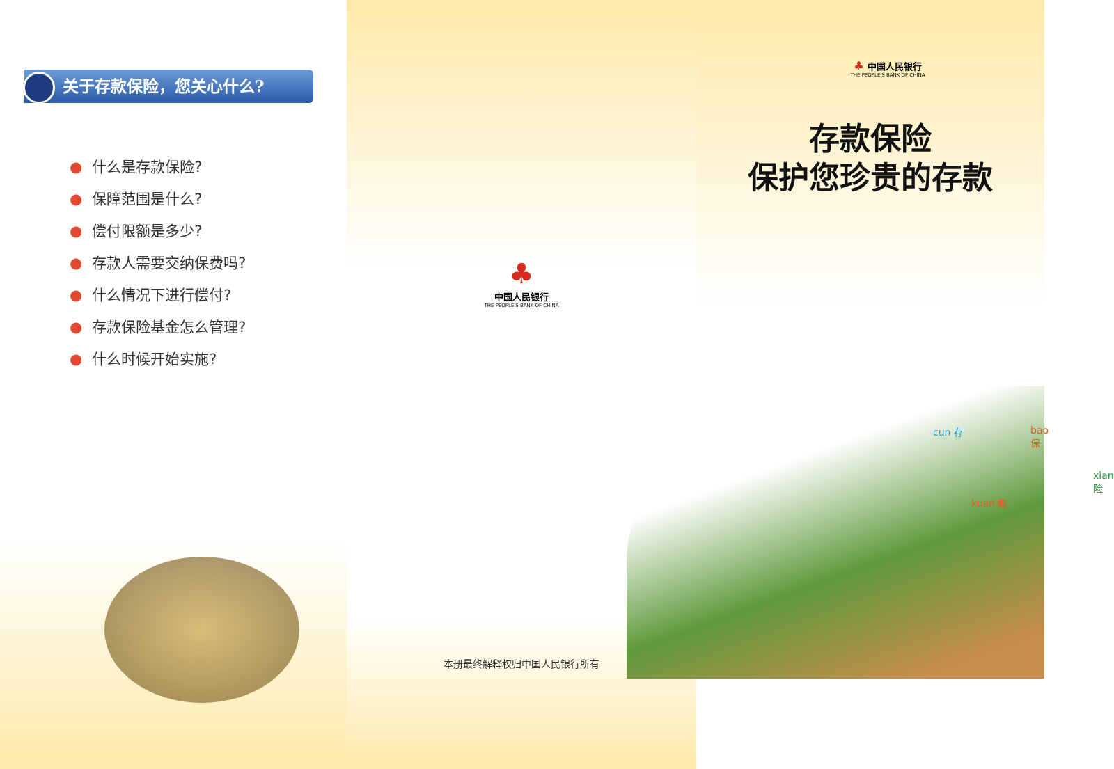关于存款保险，您关心什么?
● 什么是存款保险?
● 保障范围是什么?
● 偿付限额是多少?
● 存款人需要交纳保费吗?
● 什么情况下进行偿付?
● 存款保险基金怎么管理?
● 什么时候开始实施?
♣
中国人民银行
THE PEOPLE'S BANK OF CHINA
本册最终解释权归中国人民银行所有
♣ 中国人民银行
THE PEOPLE'S BANK OF CHINA
存款保险
保护您珍贵的存款
cun 存
kuan 款
bao 保
xian 险